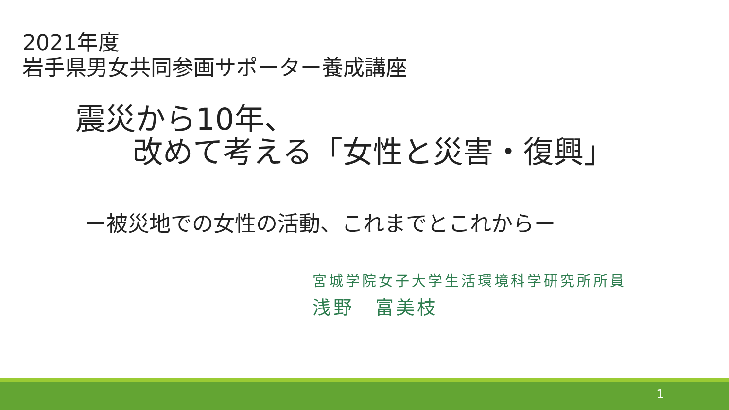2021年度
岩手県男女共同参画サポーター養成講座
震災から10年、
改めて考える「女性と災害・復興」
ー被災地での女性の活動、これまでとこれからー
宮城学院女子大学生活環境科学研究所所員
浅野　富美枝
1